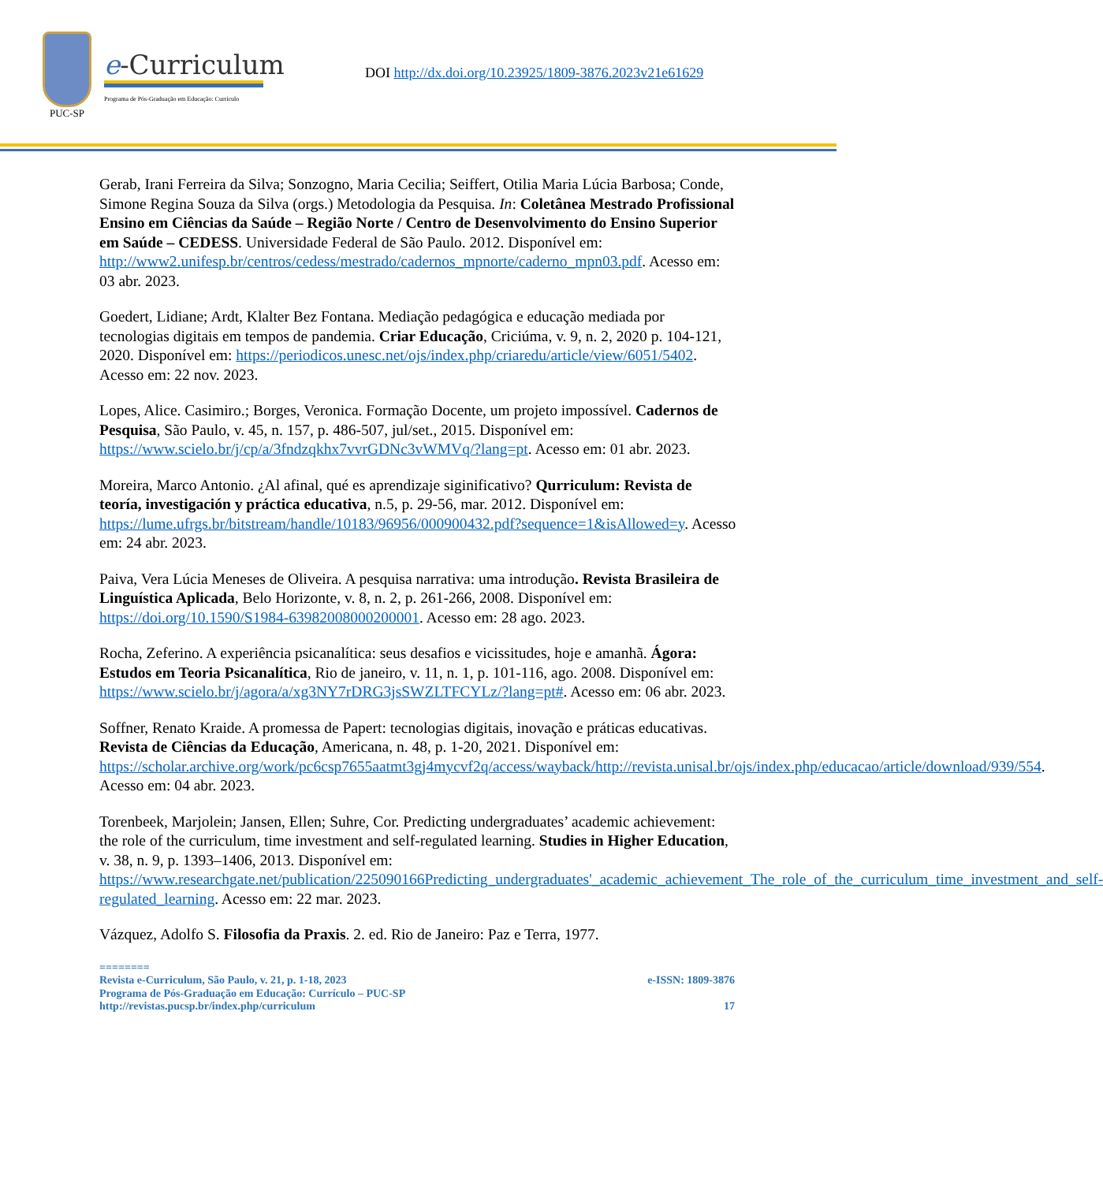PUC-SP
e-Curriculum
Programa de Pós-Graduação em Educação: Currículo
DOI http://dx.doi.org/10.23925/1809-3876.2023v21e61629
Gerab, Irani Ferreira da Silva; Sonzogno, Maria Cecilia; Seiffert, Otilia Maria Lúcia Barbosa; Conde, Simone Regina Souza da Silva (orgs.) Metodologia da Pesquisa. In: Coletânea Mestrado Profissional Ensino em Ciências da Saúde – Região Norte / Centro de Desenvolvimento do Ensino Superior em Saúde – CEDESS. Universidade Federal de São Paulo. 2012. Disponível em: http://www2.unifesp.br/centros/cedess/mestrado/cadernos_mpnorte/caderno_mpn03.pdf. Acesso em: 03 abr. 2023.
Goedert, Lidiane; Ardt, Klalter Bez Fontana. Mediação pedagógica e educação mediada por tecnologias digitais em tempos de pandemia. Criar Educação, Criciúma, v. 9, n. 2, 2020 p. 104-121, 2020. Disponível em: https://periodicos.unesc.net/ojs/index.php/criaredu/article/view/6051/5402. Acesso em: 22 nov. 2023.
Lopes, Alice. Casimiro.; Borges, Veronica. Formação Docente, um projeto impossível. Cadernos de Pesquisa, São Paulo, v. 45, n. 157, p. 486-507, jul/set., 2015. Disponível em: https://www.scielo.br/j/cp/a/3fndzqkhx7vvrGDNc3vWMVq/?lang=pt. Acesso em: 01 abr. 2023.
Moreira, Marco Antonio. ¿Al afinal, qué es aprendizaje siginificativo? Qurriculum: Revista de teoría, investigación y práctica educativa, n.5, p. 29-56, mar. 2012. Disponível em: https://lume.ufrgs.br/bitstream/handle/10183/96956/000900432.pdf?sequence=1&isAllowed=y. Acesso em: 24 abr. 2023.
Paiva, Vera Lúcia Meneses de Oliveira. A pesquisa narrativa: uma introdução. Revista Brasileira de Linguística Aplicada, Belo Horizonte, v. 8, n. 2, p. 261-266, 2008. Disponível em: https://doi.org/10.1590/S1984-63982008000200001. Acesso em: 28 ago. 2023.
Rocha, Zeferino. A experiência psicanalítica: seus desafios e vicissitudes, hoje e amanhã. Ágora: Estudos em Teoria Psicanalítica, Rio de janeiro, v. 11, n. 1, p. 101-116, ago. 2008. Disponível em: https://www.scielo.br/j/agora/a/xg3NY7rDRG3jsSWZLTFCYLz/?lang=pt#. Acesso em: 06 abr. 2023.
Soffner, Renato Kraide. A promessa de Papert: tecnologias digitais, inovação e práticas educativas. Revista de Ciências da Educação, Americana, n. 48, p. 1-20, 2021. Disponível em: https://scholar.archive.org/work/pc6csp7655aatmt3gj4mycvf2q/access/wayback/http://revista.unisal.br/ojs/index.php/educacao/article/download/939/554. Acesso em: 04 abr. 2023.
Torenbeek, Marjolein; Jansen, Ellen; Suhre, Cor. Predicting undergraduates’ academic achievement: the role of the curriculum, time investment and self-regulated learning. Studies in Higher Education, v. 38, n. 9, p. 1393–1406, 2013. Disponível em: https://www.researchgate.net/publication/225090166Predicting_undergraduates'_academic_achievement_The_role_of_the_curriculum_time_investment_and_self-regulated_learning. Acesso em: 22 mar. 2023.
Vázquez, Adolfo S. Filosofia da Praxis. 2. ed. Rio de Janeiro: Paz e Terra, 1977.
========
Revista e-Curriculum, São Paulo, v. 21, p. 1-18, 2023 e-ISSN: 1809-3876
Programa de Pós-Graduação em Educação: Currículo – PUC-SP
http://revistas.pucsp.br/index.php/curriculum 17